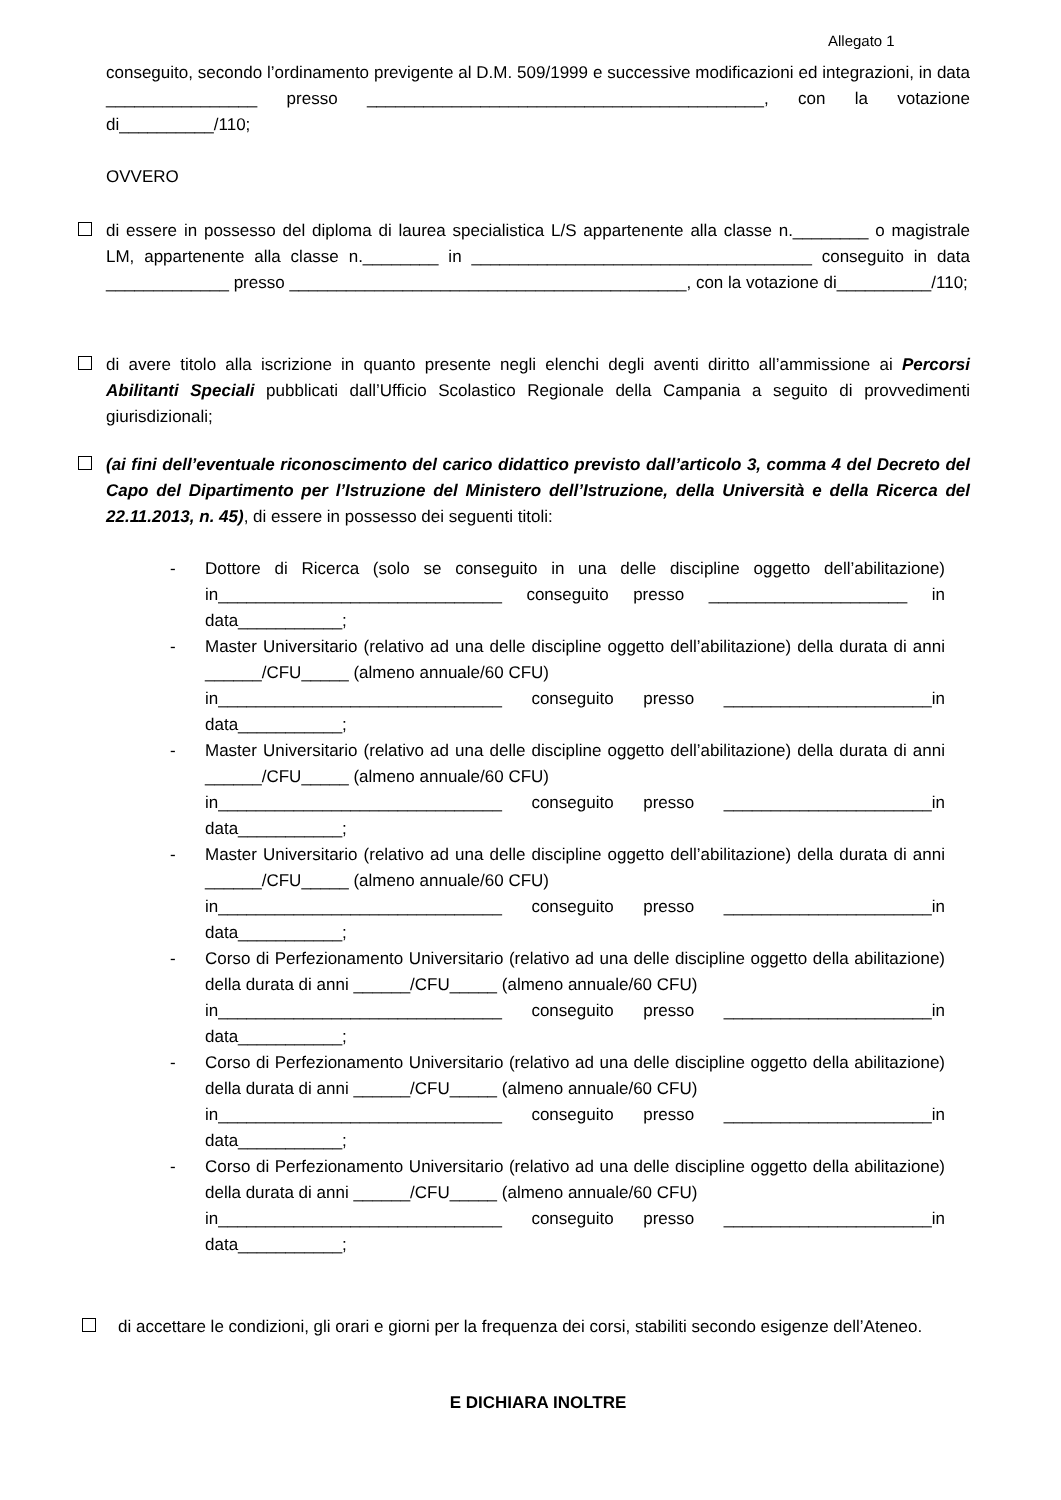Allegato 1
conseguito, secondo l’ordinamento previgente al D.M. 509/1999 e successive modificazioni ed integrazioni, in data ________________ presso __________________________________________, con la votazione di__________/110;
OVVERO
di essere in possesso del diploma di laurea specialistica L/S appartenente alla classe n.________ o magistrale LM, appartenente alla classe n.________ in ____________________________________ conseguito in data _____________ presso __________________________________________, con la votazione di__________/110;
di avere titolo alla iscrizione in quanto presente negli elenchi degli aventi diritto all’ammissione ai Percorsi Abilitanti Speciali pubblicati dall’Ufficio Scolastico Regionale della Campania a seguito di provvedimenti giurisdizionali;
(ai fini dell’eventuale riconoscimento del carico didattico previsto dall’articolo 3, comma 4 del Decreto del Capo del Dipartimento per l’Istruzione del Ministero dell’Istruzione, della Università e della Ricerca del 22.11.2013, n. 45), di essere in possesso dei seguenti titoli:
- Dottore di Ricerca (solo se conseguito in una delle discipline oggetto dell’abilitazione) in______________________________ conseguito presso _____________________ in data___________;
- Master Universitario (relativo ad una delle discipline oggetto dell’abilitazione) della durata di anni ______/CFU_____ (almeno annuale/60 CFU)
in______________________________ conseguito presso ______________________in data___________;
- Master Universitario (relativo ad una delle discipline oggetto dell’abilitazione) della durata di anni ______/CFU_____ (almeno annuale/60 CFU)
in______________________________ conseguito presso ______________________in data___________;
- Master Universitario (relativo ad una delle discipline oggetto dell’abilitazione) della durata di anni ______/CFU_____ (almeno annuale/60 CFU)
in______________________________ conseguito presso ______________________in data___________;
- Corso di Perfezionamento Universitario (relativo ad una delle discipline oggetto della abilitazione) della durata di anni ______/CFU_____ (almeno annuale/60 CFU)
in______________________________ conseguito presso ______________________in data___________;
- Corso di Perfezionamento Universitario (relativo ad una delle discipline oggetto della abilitazione) della durata di anni ______/CFU_____ (almeno annuale/60 CFU)
in______________________________ conseguito presso ______________________in data___________;
- Corso di Perfezionamento Universitario (relativo ad una delle discipline oggetto della abilitazione) della durata di anni ______/CFU_____ (almeno annuale/60 CFU)
in______________________________ conseguito presso ______________________in data___________;
di accettare le condizioni, gli orari e giorni per la frequenza dei corsi, stabiliti secondo esigenze dell’Ateneo.
E DICHIARA INOLTRE